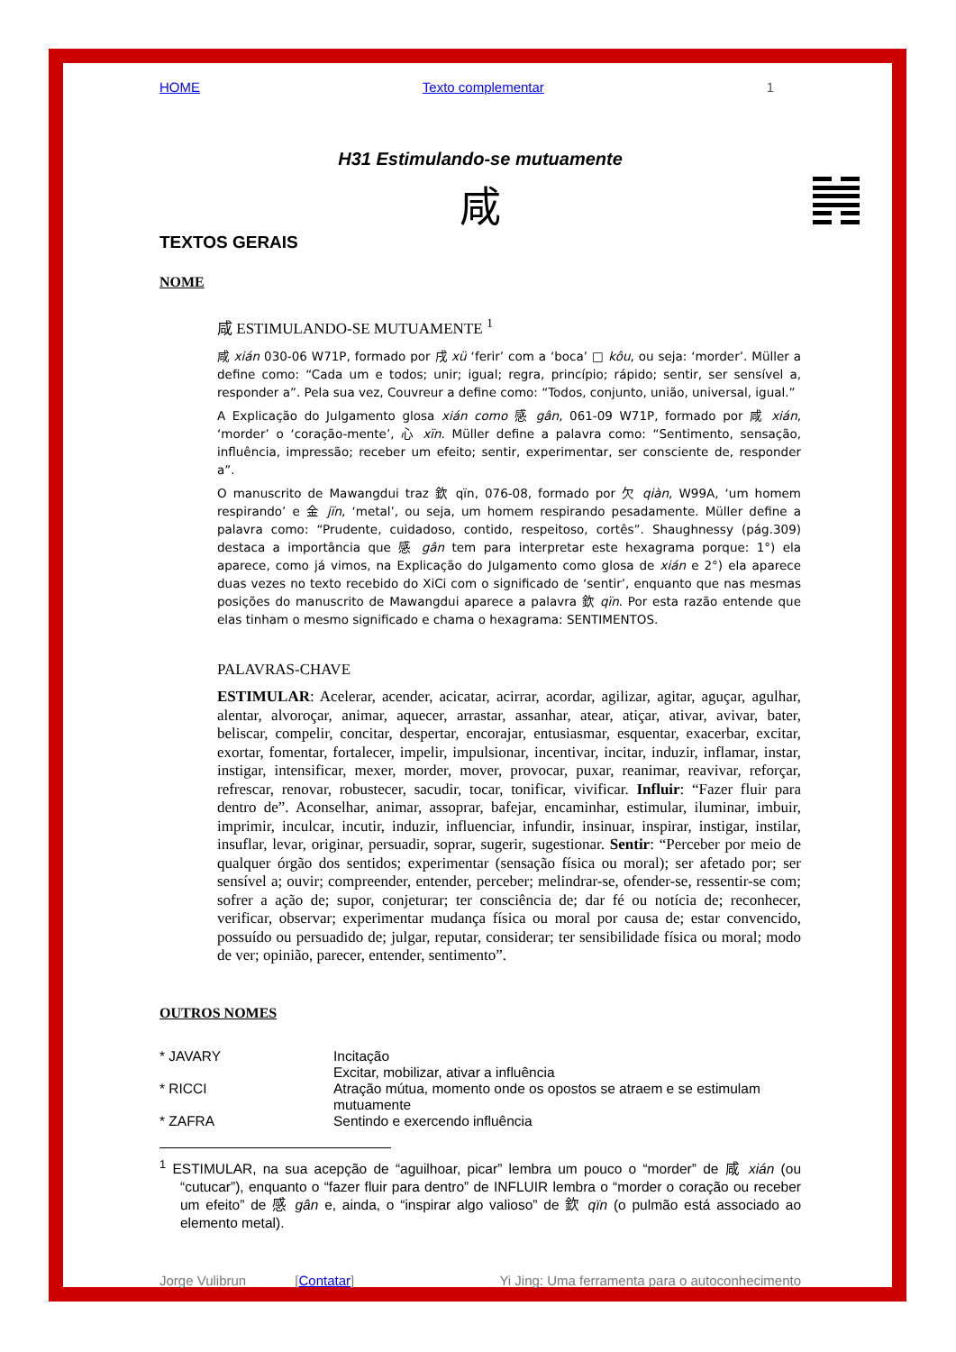HOME Texto complementar 1
H31 Estimulando-se mutuamente
咸
TEXTOS GERAIS
NOME
咸 ESTIMULANDO-SE MUTUAMENTE <sup>1</sup>
咸 xián 030-06 W71P, formado por 戌 xü ‘ferir’ com a ‘boca’ □ kôu, ou seja: ‘morder’. Müller a define como: “Cada um e todos; unir; igual; regra, princípio; rápido; sentir, ser sensível a, responder a”. Pela sua vez, Couvreur a define como: “Todos, conjunto, união, universal, igual.”
A Explicação do Julgamento glosa xián como 感 gân, 061-09 W71P, formado por 咸 xián, ‘morder’ o ‘coração-mente’, 心 xïn. Müller define a palavra como: “Sentimento, sensação, influência, impressão; receber um efeito; sentir, experimentar, ser consciente de, responder a”.
O manuscrito de Mawangdui traz 欽 qïn, 076-08, formado por 欠 qiàn, W99A, ‘um homem respirando’ e 金 jïn, ‘metal’, ou seja, um homem respirando pesadamente. Müller define a palavra como: “Prudente, cuidadoso, contido, respeitoso, cortês”. Shaughnessy (pág.309) destaca a importância que 感 gân tem para interpretar este hexagrama porque: 1°) ela aparece, como já vimos, na Explicação do Julgamento como glosa de xián e 2°) ela aparece duas vezes no texto recebido do XiCi com o significado de ‘sentir’, enquanto que nas mesmas posições do manuscrito de Mawangdui aparece a palavra 欽 qïn. Por esta razão entende que elas tinham o mesmo significado e chama o hexagrama: SENTIMENTOS.
PALAVRAS-CHAVE
ESTIMULAR: Acelerar, acender, acicatar, acirrar, acordar, agilizar, agitar, aguçar, agulhar, alentar, alvoroçar, animar, aquecer, arrastar, assanhar, atear, atiçar, ativar, avivar, bater, beliscar, compelir, concitar, despertar, encorajar, entusiasmar, esquentar, exacerbar, excitar, exortar, fomentar, fortalecer, impelir, impulsionar, incentivar, incitar, induzir, inflamar, instar, instigar, intensificar, mexer, morder, mover, provocar, puxar, reanimar, reavivar, reforçar, refrescar, renovar, robustecer, sacudir, tocar, tonificar, vivificar. Influir: “Fazer fluir para dentro de”. Aconselhar, animar, assoprar, bafejar, encaminhar, estimular, iluminar, imbuir, imprimir, inculcar, incutir, induzir, influenciar, infundir, insinuar, inspirar, instigar, instilar, insuflar, levar, originar, persuadir, soprar, sugerir, sugestionar. Sentir: “Perceber por meio de qualquer órgão dos sentidos; experimentar (sensação física ou moral); ser afetado por; ser sensível a; ouvir; compreender, entender, perceber; melindrar-se, ofender-se, ressentir-se com; sofrer a ação de; supor, conjeturar; ter consciência de; dar fé ou notícia de; reconhecer, verificar, observar; experimentar mudança física ou moral por causa de; estar convencido, possuído ou persuadido de; julgar, reputar, considerar; ter sensibilidade física ou moral; modo de ver; opinião, parecer, entender, sentimento”.
OUTROS NOMES
* JAVARY Incitação
Excitar, mobilizar, ativar a influência * RICCI Atração mútua, momento onde os opostos se atraem e se estimulam mutuamente * ZAFRA Sentindo e exercendo influência
<sup>1</sup> ESTIMULAR, na sua acepção de “aguilhoar, picar” lembra um pouco o “morder” de 咸 xián (ou “cutucar”), enquanto o “fazer fluir para dentro” de INFLUIR lembra o “morder o coração ou receber um efeito” de 感 gân e, ainda, o “inspirar algo valioso” de 欽 qïn (o pulmão está associado ao elemento metal).
Jorge Vulibrun [Contatar] Yi Jing: Uma ferramenta para o autoconhecimento